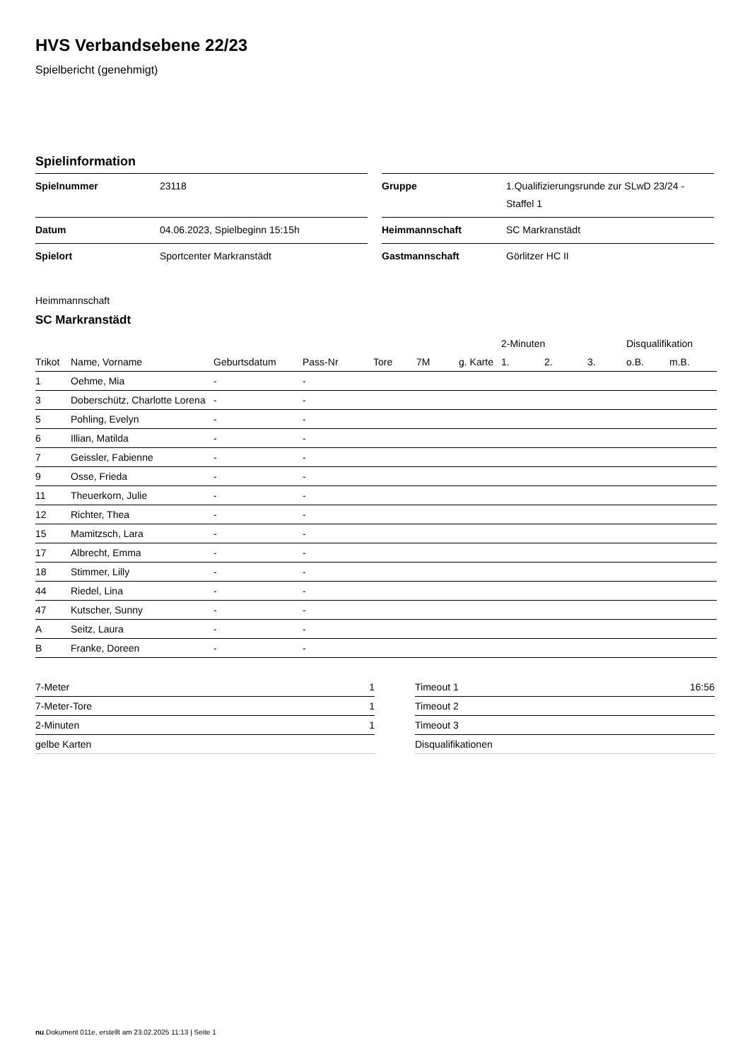HVS Verbandsebene 22/23
Spielbericht (genehmigt)
Spielinformation
| Spielnummer | 23118 |
| Datum | 04.06.2023, Spielbeginn 15:15h |
| Spielort | Sportcenter Markranstädt |
| Gruppe | 1.Qualifizierungsrunde zur SLwD 23/24 - Staffel 1 |
| Heimmannschaft | SC Markranstädt |
| Gastmannschaft | Görlitzer HC II |
Heimmannschaft
SC Markranstädt
| | | | | | | | 2-Minuten | | | Disqualifikation | |
| --- | --- | --- | --- | --- | --- | --- | --- | --- | --- | --- | --- |
| Trikot | Name, Vorname | Geburtsdatum | Pass-Nr | Tore | 7M | g. Karte | 1. | 2. | 3. | o.B. | m.B. |
| 1 | Oehme, Mia | - | - | | | | | | | | |
| 3 | Doberschütz, Charlotte Lorena | - | - | | | | | | | | |
| 5 | Pohling, Evelyn | - | - | | | | | | | | |
| 6 | Illian, Matilda | - | - | | | | | | | | |
| 7 | Geissler, Fabienne | - | - | | | | | | | | |
| 9 | Osse, Frieda | - | - | | | | | | | | |
| 11 | Theuerkorn, Julie | - | - | | | | | | | | |
| 12 | Richter, Thea | - | - | | | | | | | | |
| 15 | Mamitzsch, Lara | - | - | | | | | | | | |
| 17 | Albrecht, Emma | - | - | | | | | | | | |
| 18 | Stimmer, Lilly | - | - | | | | | | | | |
| 44 | Riedel, Lina | - | - | | | | | | | | |
| 47 | Kutscher, Sunny | - | - | | | | | | | | |
| A | Seitz, Laura | - | - | | | | | | | | |
| B | Franke, Doreen | - | - | | | | | | | | |
| 7-Meter | 1 |
| 7-Meter-Tore | 1 |
| 2-Minuten | 1 |
| gelbe Karten | |
| Timeout 1 | 16:56 |
| Timeout 2 | |
| Timeout 3 | |
| Disqualifikationen | |
nu.Dokument 011e, erstellt am 23.02.2025 11:13 | Seite 1